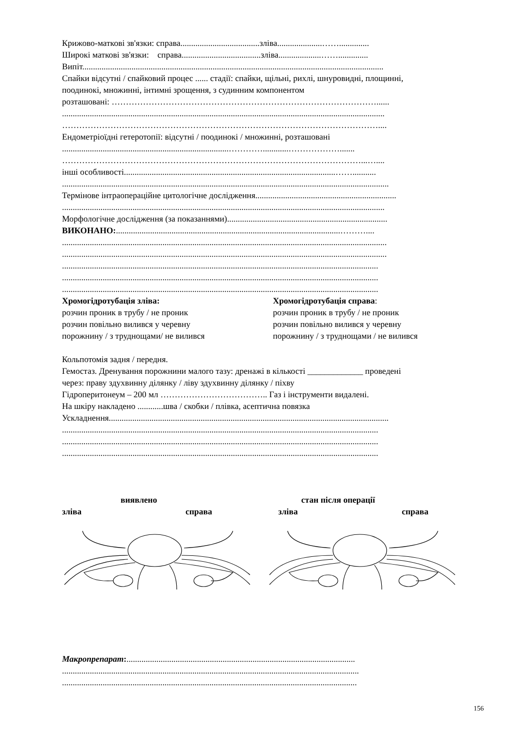Крижово-маткові зв'язки: справа.....................................зліва.....................……..............
Широкі маткові зв'язки: справа.....................................зліва....................……..............
Випіт.............................................................................................................................................
Спайки відсутні / спайковий процес ...... стадії: спайки, щільні, рихлі, шнуровидні, площинні,
поодинокі, множинні, інтимні зрощення, з судинним компонентом
розташовані: …………………………………………………………………………………......
.......................................................................................................................................................
…………………………………………………………………………………………………....
Ендометріоїдні гетеротопії: відсутні / поодинокі / множинні, розташовані
..............................................................................…………............……………….......
……………………………………………………………………………………………...…....
інші особливості...................................................................................................……...........
.........................................................................................................................................................
Термінове інтраопераційне цитологічне дослідження..................................................................
.......................................................................................................................................................
Морфологічне дослідження (за показаннями)...........................................................................
ВИКОНАНО:.........................................................................................................………....
........................................................................................................................................................
........................................................................................................................................................
....................................................................................................................................................
....................................................................................................................................................
....................................................................................................................................................
Хромогідротубація зліва:
розчин проник в трубу / не проник
розчин повільно вилився у черевну
порожнину / з труднощами/ не вилився
Хромогідротубація справа:
розчин проник в трубу / не проник
розчин повільно вилився у черевну
порожнину / з труднощами / не вилився
Кольпотомія задня / передня.
Гемостаз. Дренування порожнини малого тазу: дренажі в кількості _____________ проведені
через: праву здухвинну ділянку / ліву здухвинну ділянку / піхву
Гідроперитонеум – 200 мл ……………………………….. Газ і інструменти видалені.
На шкіру накладено ............шва / скобки / плівка, асептична повязка
Ускладнення...................................................................................................................................
....................................................................................................................................................
....................................................................................................................................................
....................................................................................................................................................
виявлено стан після операції
зліва справа зліва справа
Макропрепарат:...........................................................................................................
...........................................................................................................................................
..........................................................................................................................................
156